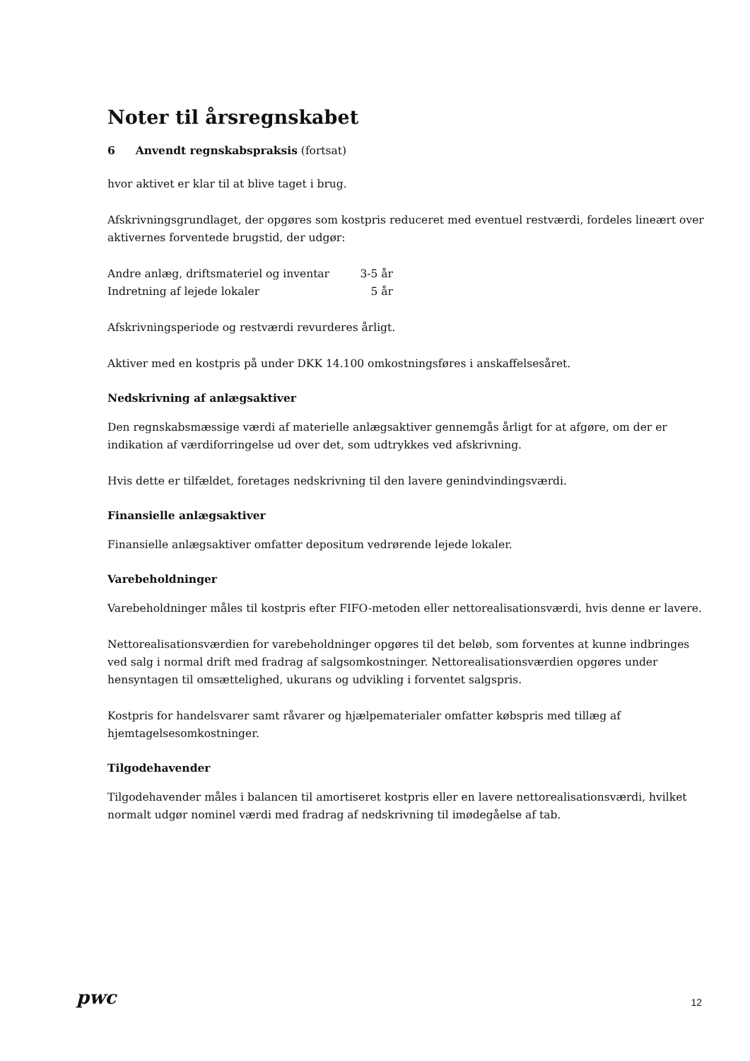Noter til årsregnskabet
6 Anvendt regnskabspraksis (fortsat)
hvor aktivet er klar til at blive taget i brug.
Afskrivningsgrundlaget, der opgøres som kostpris reduceret med eventuel restværdi, fordeles lineært over aktivernes forventede brugstid, der udgør:
| Andre anlæg, driftsmateriel og inventar | 3-5 år |
| Indretning af lejede lokaler | 5 år |
Afskrivningsperiode og restværdi revurderes årligt.
Aktiver med en kostpris på under DKK 14.100 omkostningsføres i anskaffelsesåret.
Nedskrivning af anlægsaktiver
Den regnskabsmæssige værdi af materielle anlægsaktiver gennemgås årligt for at afgøre, om der er indikation af værdiforringelse ud over det, som udtrykkes ved afskrivning.
Hvis dette er tilfældet, foretages nedskrivning til den lavere genindvindingsværdi.
Finansielle anlægsaktiver
Finansielle anlægsaktiver omfatter depositum vedrørende lejede lokaler.
Varebeholdninger
Varebeholdninger måles til kostpris efter FIFO-metoden eller nettorealisationsværdi, hvis denne er lavere.
Nettorealisationsværdien for varebeholdninger opgøres til det beløb, som forventes at kunne indbringes ved salg i normal drift med fradrag af salgsomkostninger. Nettorealisationsværdien opgøres under hensyntagen til omsættelighed, ukurans og udvikling i forventet salgspris.
Kostpris for handelsvarer samt råvarer og hjælpematerialer omfatter købspris med tillæg af hjemtagelsesomkostninger.
Tilgodehavender
Tilgodehavender måles i balancen til amortiseret kostpris eller en lavere nettorealisationsværdi, hvilket normalt udgør nominel værdi med fradrag af nedskrivning til imødegåelse af tab.
pwc
12